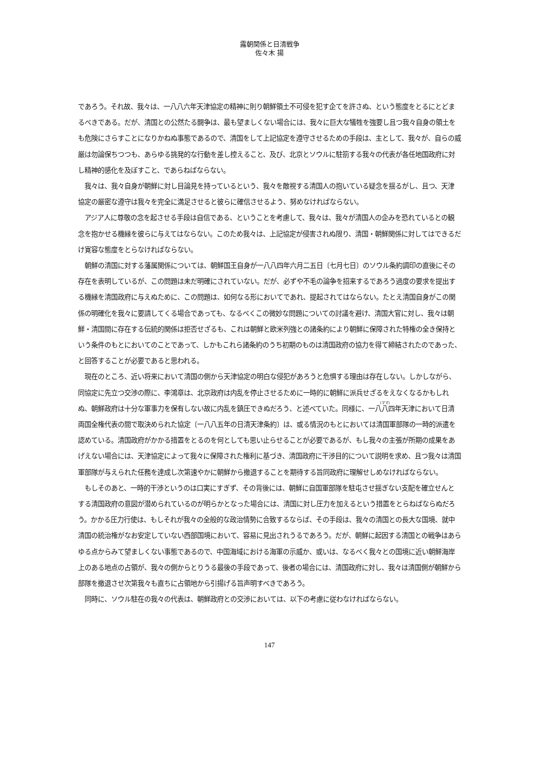露朝関係と日清戦争
佐々木 揚
であろう。それ故、我々は、一八八六年天津協定の精神に則り朝鮮領土不可侵を犯す企てを許さぬ、という態度をとるにとどまるべきである。だが、清国との公然たる闘争は、最も望ましくない場合には、我々に巨大な犠牲を強要し且つ我々自身の領土をも危険にさらすことになりかねぬ事態であるので、清国をして上記協定を遵守させるための手段は、主として、我々が、自らの威厳は勿論保ちつつも、あらゆる挑発的な行動を差し控えること、及び、北京とソウルに駐箚する我々の代表が各任地国政府に対し精神的感化を及ぼすこと、であらねばならない。
我々は、我々自身が朝鮮に対し目論見を持っているという、我々を敵視する清国人の抱いている疑念を揺るがし、且つ、天津協定の厳密な遵守は我々を完全に満足させると彼らに確信させるよう、努めなければならない。
アジア人に尊敬の念を起させる手段は自信である、ということを考慮して、我々は、我々が清国人の企みを恐れているとの観念を抱かせる機縁を彼らに与えてはならない。このため我々は、上記協定が侵害されぬ限り、清国・朝鮮関係に対してはできるだけ寛容な態度をとらなければならない。
朝鮮の清国に対する藩属関係については、朝鮮国王自身が一八八四年六月二五日〔七月七日〕のソウル条約調印の直後にその存在を表明しているが、この問題は未だ明確にされていない。だが、必ずや不毛の論争を招来するであろう過度の要求を提出する機縁を清国政府に与えぬために、この問題は、如何なる形においてであれ、提起されてはならない。たとえ清国自身がこの関係の明確化を我々に要請してくる場合であっても、なるべくこの微妙な問題についての討議を避け、清国大官に対し、我々は朝鮮・清国間に存在する伝統的関係は拒否せざるも、これは朝鮮と欧米列強との諸条約により朝鮮に保障された特権の全き保持という条件のもとにおいてのことであって、しかもこれら諸条約のうち初期のものは清国政府の協力を得て締結されたのであった、と回答することが必要であると思われる。
現在のところ、近い将来において清国の側から天津協定の明白な侵犯があろうと危惧する理由は存在しない。しかしながら、同協定に先立つ交渉の際に、李鴻章は、北京政府は内乱を停止させるために一時的に朝鮮に派兵せざるをえなくなるかもしれぬ、朝鮮政府は十分な軍事力を保有しない故に内乱を鎮圧できぬだろう、と述べていた。同様に、一八八四年天津において日清両国全権代表の間で取決められた協定〔一八八五年の日清天津条約〕は、或る情況のもとにおいては清国軍部隊の一時的派遣を認めている。清国政府がかかる措置をとるのを何としても思い止らせることが必要であるが、もし我々の主張が所期の成果をあげえない場合には、天津協定によって我々に保障された権利に基づき、清国政府に干渉目的について説明を求め、且つ我々は清国軍部隊が与えられた任務を達成し次第速やかに朝鮮から撤退することを期待する旨同政府に理解せしめなければならない。
もしそのあと、一時的干渉というのは口実にすぎず、その背後には、朝鮮に自国軍部隊を駐屯させ揺ぎない支配を確立せんとする清国政府の意図が潜められているのが明らかとなった場合には、清国に対し圧力を加えるという措置をとらねばならぬだろう。かかる圧力行使は、もしそれが我々の全般的な政治情勢に合致するならば、その手段は、我々の清国との長大な国境、就中清国の統治権がなお安定していない西部国境において、容易に見出されうるであろう。だが、朝鮮に起因する清国との戦争はあらゆる点からみて望ましくない事態であるので、中国海域における海軍の示威か、或いは、なるべく我々との国境に近い朝鮮海岸上のある地点の占領が、我々の側からとりうる最後の手段であって、後者の場合には、清国政府に対し、我々は清国側が朝鮮から部隊を撤退させ次第我々も直ちに占領地から引揚げる旨声明すべきであろう。
同時に、ソウル駐在の我々の代表は、朝鮮政府との交渉においては、以下の考慮に従わなければならない。
147